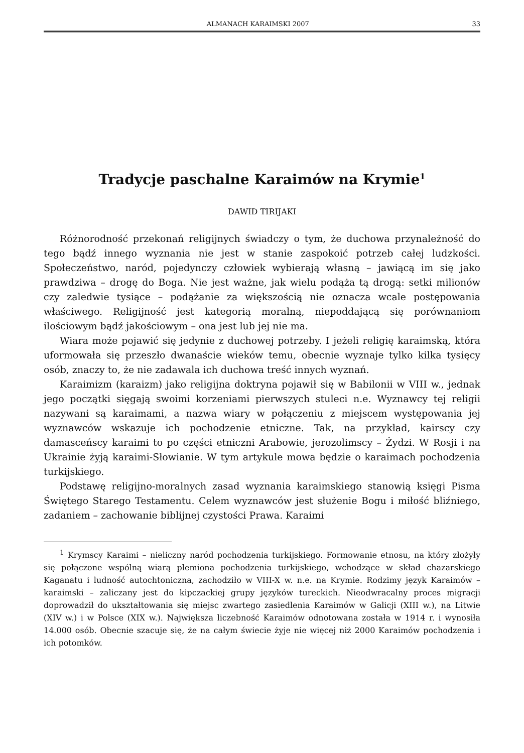ALMANACH KARAIMSKI 2007 33
Tradycje paschalne Karaimów na Krymie<sup>1</sup>
DAWID TIRIJAKI
Różnorodność przekonań religijnych świadczy o tym, że duchowa przynależność do tego bądź innego wyznania nie jest w stanie zaspokoić potrzeb całej ludzkości. Społeczeństwo, naród, pojedynczy człowiek wybierają własną – jawiącą im się jako prawdziwa – drogę do Boga. Nie jest ważne, jak wielu podąża tą drogą: setki milionów czy zaledwie tysiące – podążanie za większością nie oznacza wcale postępowania właściwego. Religijność jest kategorią moralną, niepoddającą się porównaniom ilościowym bądź jakościowym – ona jest lub jej nie ma.
Wiara może pojawić się jedynie z duchowej potrzeby. I jeżeli religię karaimską, która uformowała się przeszło dwanaście wieków temu, obecnie wyznaje tylko kilka tysięcy osób, znaczy to, że nie zadawala ich duchowa treść innych wyznań.
Karaimizm (karaizm) jako religijna doktryna pojawił się w Babilonii w VIII w., jednak jego początki sięgają swoimi korzeniami pierwszych stuleci n.e. Wyznawcy tej religii nazywani są karaimami, a nazwa wiary w połączeniu z miejscem występowania jej wyznawców wskazuje ich pochodzenie etniczne. Tak, na przykład, kairscy czy damasceńscy karaimi to po części etniczni Arabowie, jerozolimscy – Żydzi. W Rosji i na Ukrainie żyją karaimi-Słowianie. W tym artykule mowa będzie o karaimach pochodzenia turkijskiego.
Podstawę religijno-moralnych zasad wyznania karaimskiego stanowią księgi Pisma Świętego Starego Testamentu. Celem wyznawców jest służenie Bogu i miłość bliźniego, zadaniem – zachowanie biblijnej czystości Prawa. Karaimi
<sup>1</sup> Krymscy Karaimi – nieliczny naród pochodzenia turkijskiego. Formowanie etnosu, na który złożyły się połączone wspólną wiarą plemiona pochodzenia turkijskiego, wchodzące w skład chazarskiego Kaganatu i ludność autochtoniczna, zachodziło w VIII-X w. n.e. na Krymie. Rodzimy język Karaimów – karaimski – zaliczany jest do kipczackiej grupy języków tureckich. Nieodwracalny proces migracji doprowadził do ukształtowania się miejsc zwartego zasiedlenia Karaimów w Galicji (XIII w.), na Litwie (XIV w.) i w Polsce (XIX w.). Największa liczebność Karaimów odnotowana została w 1914 r. i wynosiła 14.000 osób. Obecnie szacuje się, że na całym świecie żyje nie więcej niż 2000 Karaimów pochodzenia i ich potomków.